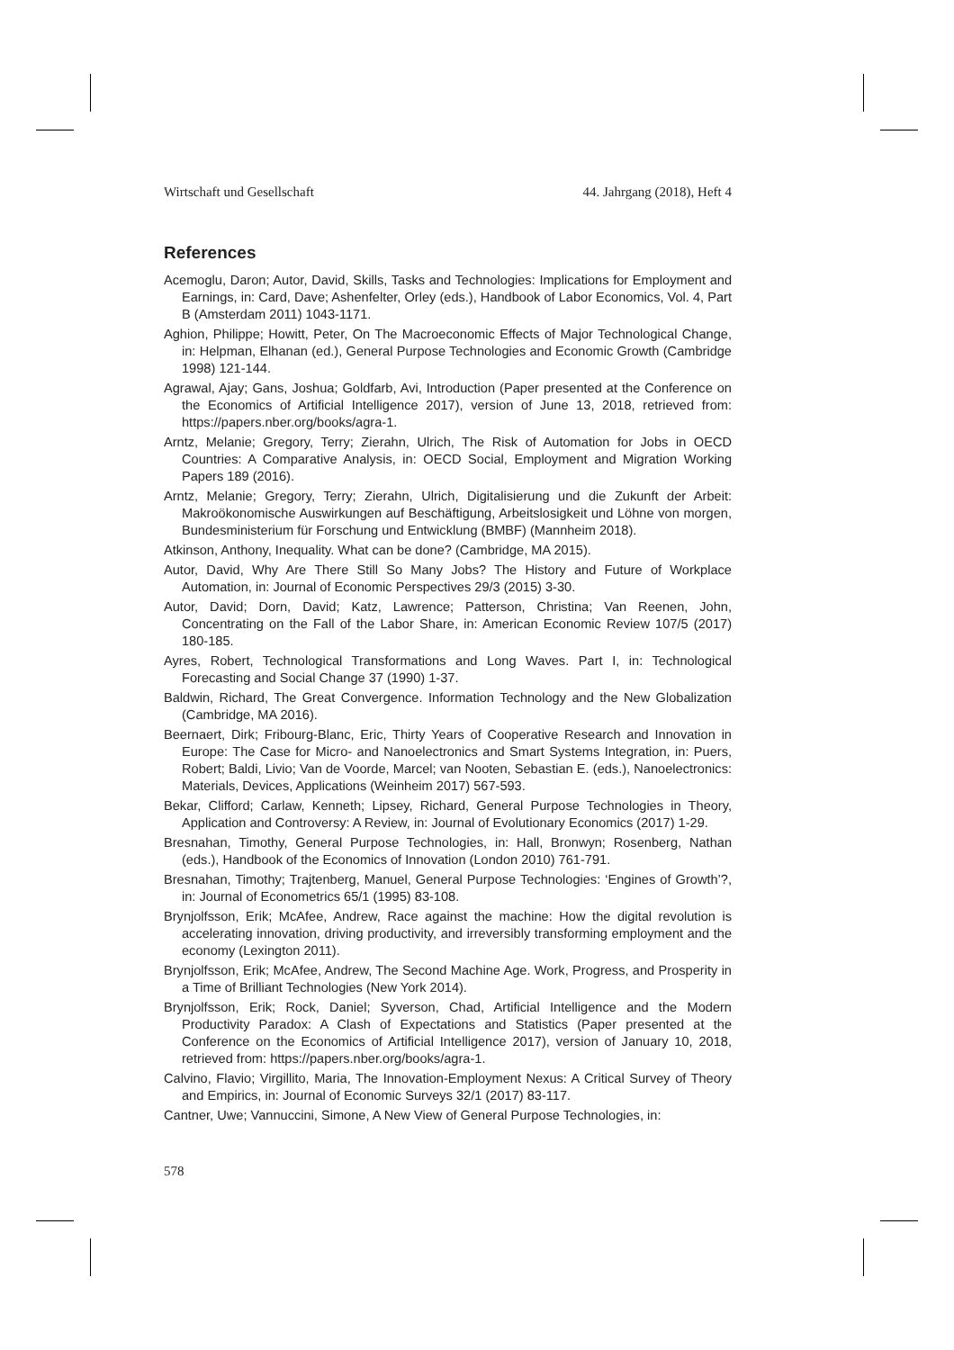Wirtschaft und Gesellschaft 44. Jahrgang (2018), Heft 4
References
Acemoglu, Daron; Autor, David, Skills, Tasks and Technologies: Implications for Employment and Earnings, in: Card, Dave; Ashenfelter, Orley (eds.), Handbook of Labor Economics, Vol. 4, Part B (Amsterdam 2011) 1043-1171.
Aghion, Philippe; Howitt, Peter, On The Macroeconomic Effects of Major Technological Change, in: Helpman, Elhanan (ed.), General Purpose Technologies and Economic Growth (Cambridge 1998) 121-144.
Agrawal, Ajay; Gans, Joshua; Goldfarb, Avi, Introduction (Paper presented at the Conference on the Economics of Artificial Intelligence 2017), version of June 13, 2018, retrieved from: https://papers.nber.org/books/agra-1.
Arntz, Melanie; Gregory, Terry; Zierahn, Ulrich, The Risk of Automation for Jobs in OECD Countries: A Comparative Analysis, in: OECD Social, Employment and Migration Working Papers 189 (2016).
Arntz, Melanie; Gregory, Terry; Zierahn, Ulrich, Digitalisierung und die Zukunft der Arbeit: Makroökonomische Auswirkungen auf Beschäftigung, Arbeitslosigkeit und Löhne von morgen, Bundesministerium für Forschung und Entwicklung (BMBF) (Mannheim 2018).
Atkinson, Anthony, Inequality. What can be done? (Cambridge, MA 2015).
Autor, David, Why Are There Still So Many Jobs? The History and Future of Workplace Automation, in: Journal of Economic Perspectives 29/3 (2015) 3-30.
Autor, David; Dorn, David; Katz, Lawrence; Patterson, Christina; Van Reenen, John, Concentrating on the Fall of the Labor Share, in: American Economic Review 107/5 (2017) 180-185.
Ayres, Robert, Technological Transformations and Long Waves. Part I, in: Technological Forecasting and Social Change 37 (1990) 1-37.
Baldwin, Richard, The Great Convergence. Information Technology and the New Globalization (Cambridge, MA 2016).
Beernaert, Dirk; Fribourg-Blanc, Eric, Thirty Years of Cooperative Research and Innovation in Europe: The Case for Micro- and Nanoelectronics and Smart Systems Integration, in: Puers, Robert; Baldi, Livio; Van de Voorde, Marcel; van Nooten, Sebastian E. (eds.), Nanoelectronics: Materials, Devices, Applications (Weinheim 2017) 567-593.
Bekar, Clifford; Carlaw, Kenneth; Lipsey, Richard, General Purpose Technologies in Theory, Application and Controversy: A Review, in: Journal of Evolutionary Economics (2017) 1-29.
Bresnahan, Timothy, General Purpose Technologies, in: Hall, Bronwyn; Rosenberg, Nathan (eds.), Handbook of the Economics of Innovation (London 2010) 761-791.
Bresnahan, Timothy; Trajtenberg, Manuel, General Purpose Technologies: ‘Engines of Growth’?, in: Journal of Econometrics 65/1 (1995) 83-108.
Brynjolfsson, Erik; McAfee, Andrew, Race against the machine: How the digital revolution is accelerating innovation, driving productivity, and irreversibly transforming employment and the economy (Lexington 2011).
Brynjolfsson, Erik; McAfee, Andrew, The Second Machine Age. Work, Progress, and Prosperity in a Time of Brilliant Technologies (New York 2014).
Brynjolfsson, Erik; Rock, Daniel; Syverson, Chad, Artificial Intelligence and the Modern Productivity Paradox: A Clash of Expectations and Statistics (Paper presented at the Conference on the Economics of Artificial Intelligence 2017), version of January 10, 2018, retrieved from: https://papers.nber.org/books/agra-1.
Calvino, Flavio; Virgillito, Maria, The Innovation-Employment Nexus: A Critical Survey of Theory and Empirics, in: Journal of Economic Surveys 32/1 (2017) 83-117.
Cantner, Uwe; Vannuccini, Simone, A New View of General Purpose Technologies, in:
578